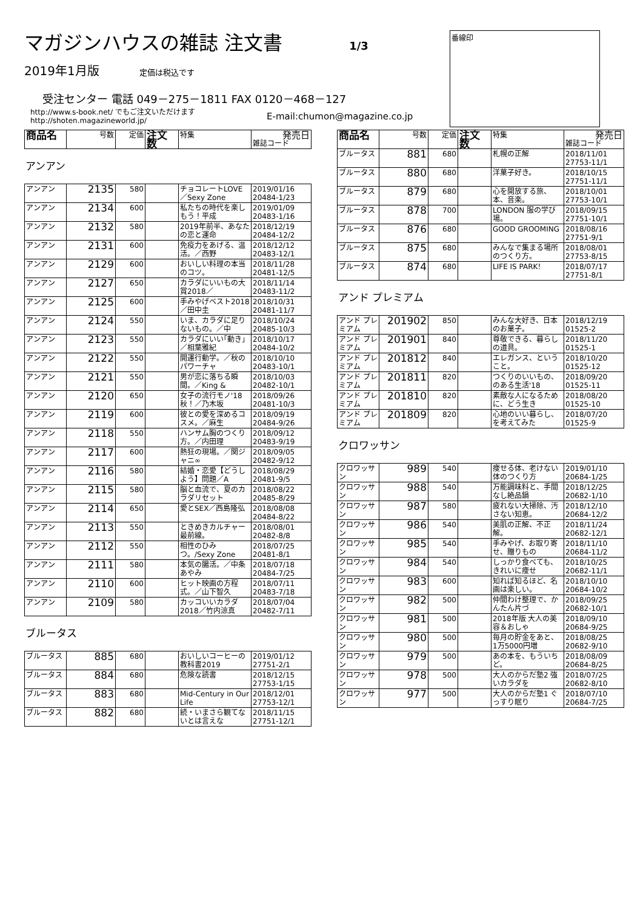番線印
マガジンハウスの雑誌 注文書
1/3
2019年1月版 定価は税込です
受注センター 電話 049－275－1811 FAX 0120－468－127
http://www.s-book.net/ でもご注文いただけますhttp://shoten.magazineworld.jp/
E-mail:chumon@magazine.co.jp
| 商品名 | 号数 | 定価 | 注文数 | 特集 | 発売日 雑誌コード |
| --- | --- | --- | --- | --- | --- |
アンアン
| アンアン | 2135 | 580 | | チョコレートLOVE／Sexy Zone | 2019/01/16 20484-1/23 |
| アンアン | 2134 | 600 | | 私たちの時代を楽しもう！平成 | 2019/01/09 20483-1/16 |
| アンアン | 2132 | 580 | | 2019年前半、あなたの恋と運命 | 2018/12/19 20484-12/2 |
| アンアン | 2131 | 600 | | 免疫力をあげる、温活。／西野 | 2018/12/12 20483-12/1 |
| アンアン | 2129 | 600 | | おいしい料理の本当のコツ。 | 2018/11/28 20481-12/5 |
| アンアン | 2127 | 650 | | カラダにいいもの大賞2018／ | 2018/11/14 20483-11/2 |
| アンアン | 2125 | 600 | | 手みやげベスト2018／田中圭 | 2018/10/31 20481-11/7 |
| アンアン | 2124 | 550 | | いま、カラダに足りないもの。／中 | 2018/10/24 20485-10/3 |
| アンアン | 2123 | 550 | | カラダにいい｢動き｣／相葉雅紀 | 2018/10/17 20484-10/2 |
| アンアン | 2122 | 550 | | 開運行動学。／秋のパワーチャ | 2018/10/10 20483-10/1 |
| アンアン | 2121 | 550 | | 男が恋に落ちる瞬間。／King & | 2018/10/03 20482-10/1 |
| アンアン | 2120 | 650 | | 女子の流行モノ'18秋！／乃木坂 | 2018/09/26 20481-10/3 |
| アンアン | 2119 | 600 | | 彼との愛を深めるコスメ。／麻生 | 2018/09/19 20484-9/26 |
| アンアン | 2118 | 550 | | ハンサム胸のつくり方。／内田理 | 2018/09/12 20483-9/19 |
| アンアン | 2117 | 600 | | 熱狂の現場。／関ジャニ∞ | 2018/09/05 20482-9/12 |
| アンアン | 2116 | 580 | | 結婚・恋愛【どうしよう】問題／A | 2018/08/29 20481-9/5 |
| アンアン | 2115 | 580 | | 脳と血流で、夏のカラダリセット | 2018/08/22 20485-8/29 |
| アンアン | 2114 | 650 | | 愛とSEX／西島隆弘 | 2018/08/08 20484-8/22 |
| アンアン | 2113 | 550 | | ときめきカルチャー最前線。 | 2018/08/01 20482-8/8 |
| アンアン | 2112 | 550 | | 相性のひみつ。/Sexy Zone | 2018/07/25 20481-8/1 |
| アンアン | 2111 | 580 | | 本気の腸活。／中条あやみ | 2018/07/18 20484-7/25 |
| アンアン | 2110 | 600 | | ヒット映画の方程式。／山下智久 | 2018/07/11 20483-7/18 |
| アンアン | 2109 | 580 | | カッコいいカラダ2018／竹内涼真 | 2018/07/04 20482-7/11 |
ブルータス
| ブルータス | 885 | 680 | | おいしいコーヒーの教科書2019 | 2019/01/12 27751-2/1 |
| ブルータス | 884 | 680 | | 危険な読書 | 2018/12/15 27753-1/15 |
| ブルータス | 883 | 680 | | Mid-Century in Our Life | 2018/12/01 27753-12/1 |
| ブルータス | 882 | 680 | | 続・いまさら観てないとは言えな | 2018/11/15 27751-12/1 |
| 商品名 | 号数 | 定価 | 注文数 | 特集 | 発売日 雑誌コード |
| --- | --- | --- | --- | --- | --- |
| ブルータス | 881 | 680 | | 札幌の正解 | 2018/11/01 27753-11/1 |
| ブルータス | 880 | 680 | | 洋菓子好き。 | 2018/10/15 27751-11/1 |
| ブルータス | 879 | 680 | | 心を開放する旅、本、音楽。 | 2018/10/01 27753-10/1 |
| ブルータス | 878 | 700 | | LONDON 服の学び場。 | 2018/09/15 27751-10/1 |
| ブルータス | 876 | 680 | | GOOD GROOMING | 2018/08/16 27751-9/1 |
| ブルータス | 875 | 680 | | みんなで集まる場所のつくり方。 | 2018/08/01 27753-8/15 |
| ブルータス | 874 | 680 | | LIFE IS PARK！ | 2018/07/17 27751-8/1 |
アンド プレミアム
| アンド プレミアム | 201902 | 850 | | みんな大好き、日本のお菓子。 | 2018/12/19 01525-2 |
| アンド プレミアム | 201901 | 840 | | 尊敬できる、暮らしの道具。 | 2018/11/20 01525-1 |
| アンド プレミアム | 201812 | 840 | | エレガンス、ということ。 | 2018/10/20 01525-12 |
| アンド プレミアム | 201811 | 820 | | つくりのいいもの、のある生活'18 | 2018/09/20 01525-11 |
| アンド プレミアム | 201810 | 820 | | 素敵な人になるために、どう生き | 2018/08/20 01525-10 |
| アンド プレミアム | 201809 | 820 | | 心地のいい暮らし、を考えてみた | 2018/07/20 01525-9 |
クロワッサン
| クロワッサン | 989 | 540 | | 痩せる体、老けない体のつくり方 | 2019/01/10 20684-1/25 |
| クロワッサン | 988 | 540 | | 万能調味料と、手間なし絶品鍋 | 2018/12/25 20682-1/10 |
| クロワッサン | 987 | 580 | | 疲れない大掃除、汚さない知恵。 | 2018/12/10 20684-12/2 |
| クロワッサン | 986 | 540 | | 美肌の正解、不正解。 | 2018/11/24 20682-12/1 |
| クロワッサン | 985 | 540 | | 手みやげ、お取り寄せ、贈りもの | 2018/11/10 20684-11/2 |
| クロワッサン | 984 | 540 | | しっかり食べても、きれいに痩せ | 2018/10/25 20682-11/1 |
| クロワッサン | 983 | 600 | | 知れば知るほど、名画は楽しい。 | 2018/10/10 20684-10/2 |
| クロワッサン | 982 | 500 | | 仲間わけ整理で、かんたん片づ | 2018/09/25 20682-10/1 |
| クロワッサン | 981 | 500 | | 2018年版 大人の美容＆おしゃ | 2018/09/10 20684-9/25 |
| クロワッサン | 980 | 500 | | 毎月の貯金をあと、1万5000円増 | 2018/08/25 20682-9/10 |
| クロワッサン | 979 | 500 | | あの本を、もういちど。 | 2018/08/09 20684-8/25 |
| クロワッサン | 978 | 500 | | 大人のからだ塾2 強いカラダを | 2018/07/25 20682-8/10 |
| クロワッサン | 977 | 500 | | 大人のからだ塾1 ぐっすり眠り | 2018/07/10 20684-7/25 |